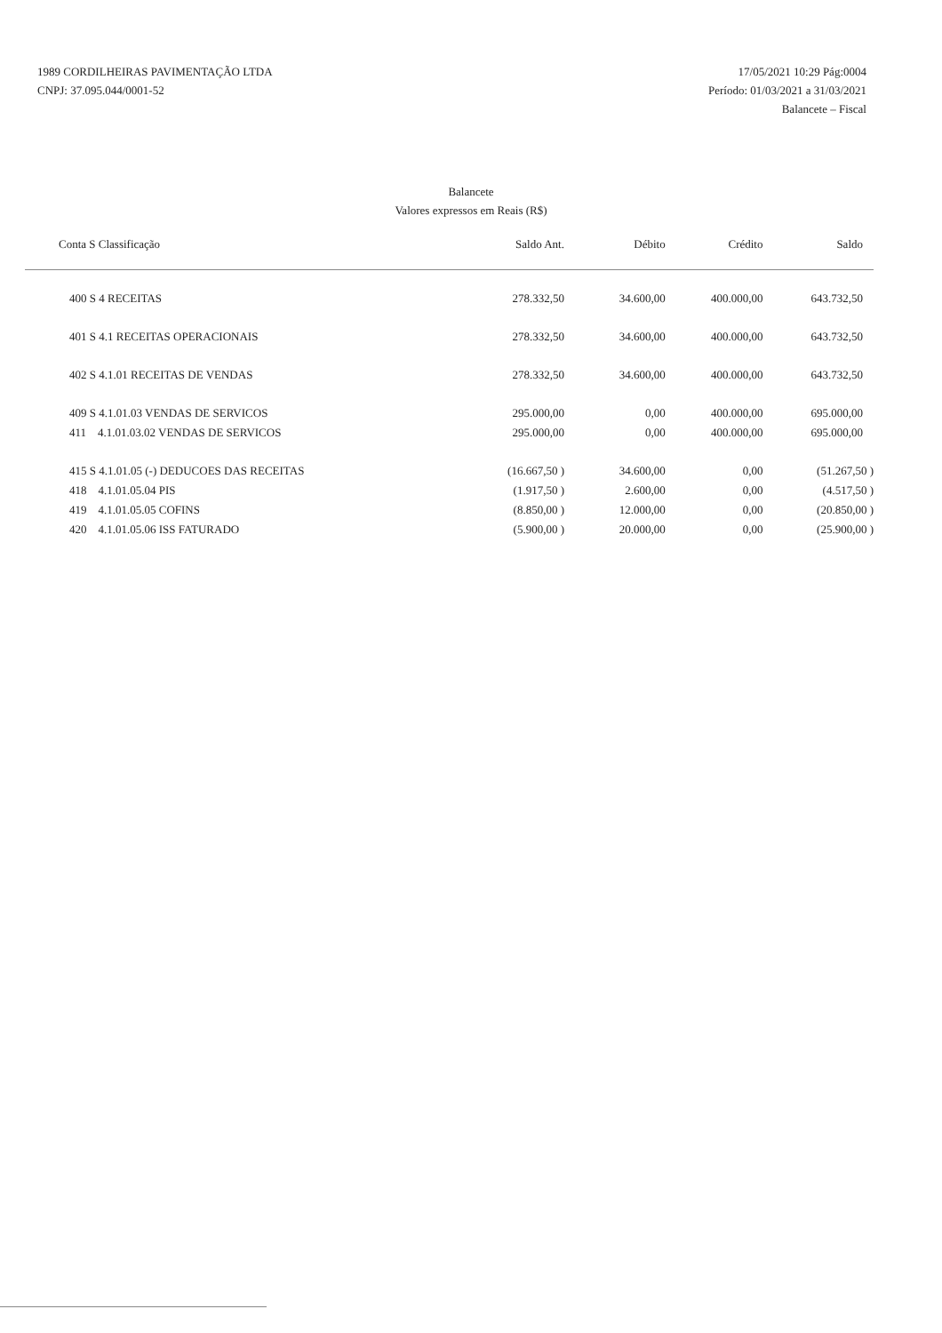1989 CORDILHEIRAS PAVIMENTAÇÃO LTDA
CNPJ: 37.095.044/0001-52
17/05/2021 10:29 Pág:0004
Período: 01/03/2021 a 31/03/2021
Balancete – Fiscal
Balancete
Valores expressos em Reais (R$)
| Conta S Classificação | Saldo Ant. | Débito | Crédito | Saldo |
| --- | --- | --- | --- | --- |
| 400 S 4 RECEITAS | 278.332,50 | 34.600,00 | 400.000,00 | 643.732,50 |
| 401 S 4.1 RECEITAS OPERACIONAIS | 278.332,50 | 34.600,00 | 400.000,00 | 643.732,50 |
| 402 S 4.1.01 RECEITAS DE VENDAS | 278.332,50 | 34.600,00 | 400.000,00 | 643.732,50 |
| 409 S 4.1.01.03 VENDAS DE SERVICOS | 295.000,00 | 0,00 | 400.000,00 | 695.000,00 |
| 411 4.1.01.03.02 VENDAS DE SERVICOS | 295.000,00 | 0,00 | 400.000,00 | 695.000,00 |
| 415 S 4.1.01.05 (-) DEDUCOES DAS RECEITAS | (16.667,50 ) | 34.600,00 | 0,00 | (51.267,50 ) |
| 418 4.1.01.05.04 PIS | (1.917,50 ) | 2.600,00 | 0,00 | (4.517,50 ) |
| 419 4.1.01.05.05 COFINS | (8.850,00 ) | 12.000,00 | 0,00 | (20.850,00 ) |
| 420 4.1.01.05.06 ISS FATURADO | (5.900,00 ) | 20.000,00 | 0,00 | (25.900,00 ) |